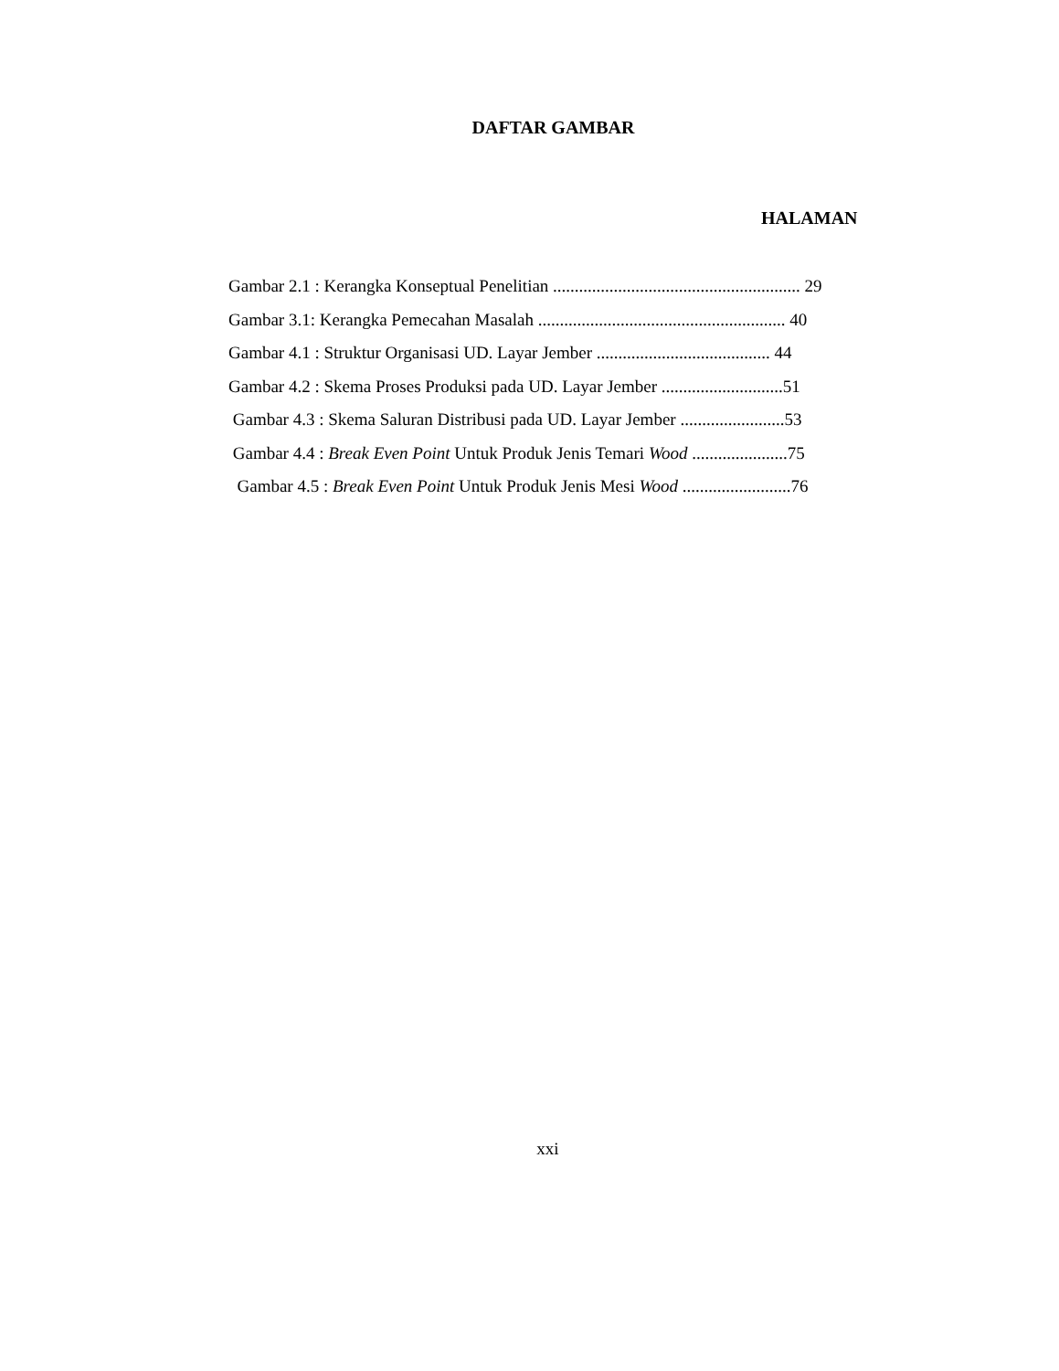DAFTAR GAMBAR
HALAMAN
Gambar 2.1 : Kerangka Konseptual Penelitian ......................................................... 29
Gambar 3.1: Kerangka Pemecahan Masalah ......................................................... 40
Gambar 4.1 : Struktur Organisasi UD. Layar Jember ........................................ 44
Gambar 4.2 : Skema Proses Produksi pada UD. Layar Jember ............................51
Gambar 4.3 : Skema Saluran Distribusi pada UD. Layar Jember ........................53
Gambar 4.4 : Break Even Point Untuk Produk Jenis Temari Wood ......................75
Gambar 4.5 : Break Even Point Untuk Produk Jenis Mesi Wood .........................76
xxi